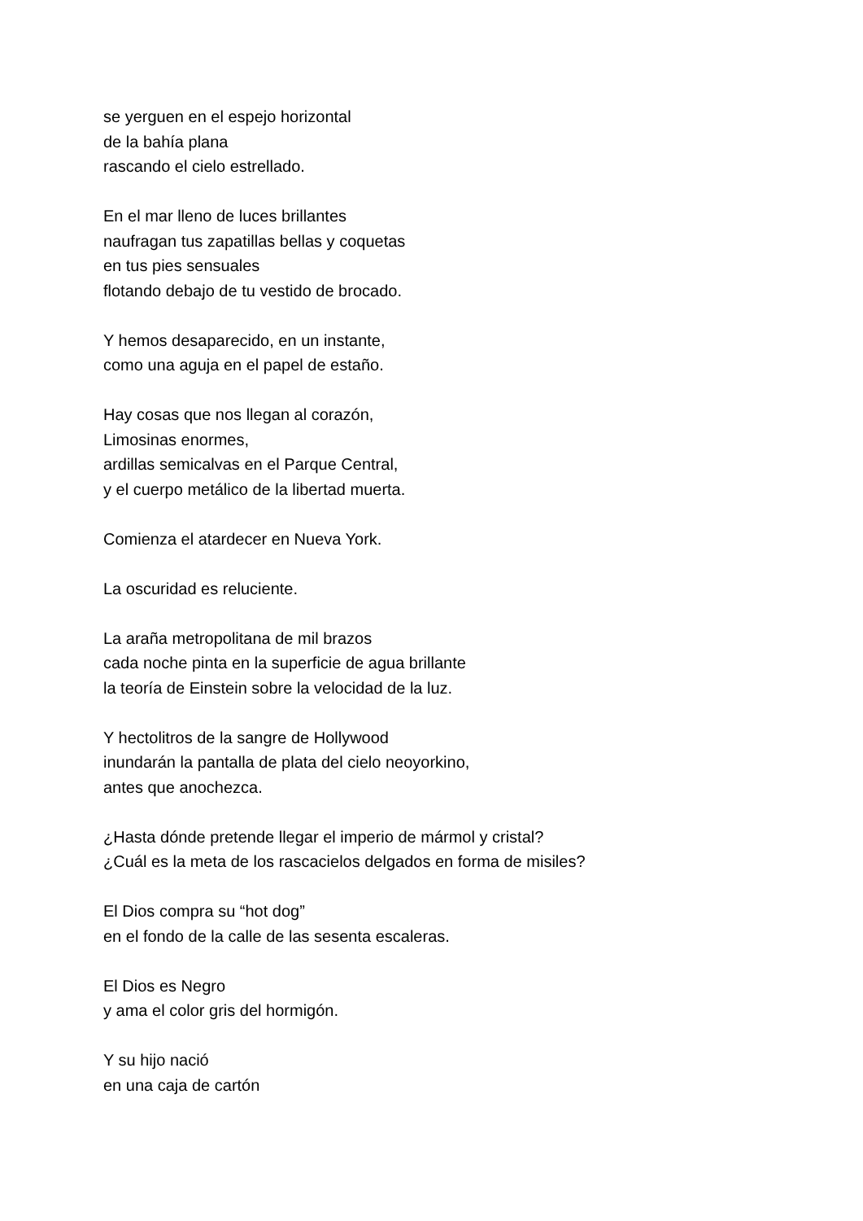se yerguen en el espejo horizontal
de la bahía plana
rascando el cielo estrellado.
En el mar lleno de luces brillantes
naufragan tus zapatillas bellas y coquetas
en tus pies sensuales
flotando debajo de tu vestido de brocado.
Y hemos desaparecido, en un instante,
como una aguja en el papel de estaño.
Hay cosas que nos llegan al corazón,
Limosinas enormes,
ardillas semicalvas en el Parque Central,
y el cuerpo metálico de la libertad muerta.
Comienza el atardecer en Nueva York.
La oscuridad es reluciente.
La araña metropolitana de mil brazos
cada noche pinta en la superficie de agua brillante
la teoría de Einstein sobre la velocidad de la luz.
Y hectolitros de la sangre de Hollywood
inundarán la pantalla de plata del cielo neoyorkino,
antes que anochezca.
¿Hasta dónde pretende llegar el imperio de mármol y cristal?
¿Cuál es la meta de los rascacielos delgados en forma de misiles?
El Dios compra su “hot dog”
en el fondo de la calle de las sesenta escaleras.
El Dios es Negro
y ama el color gris del hormigón.
Y su hijo nació
en una caja de cartón